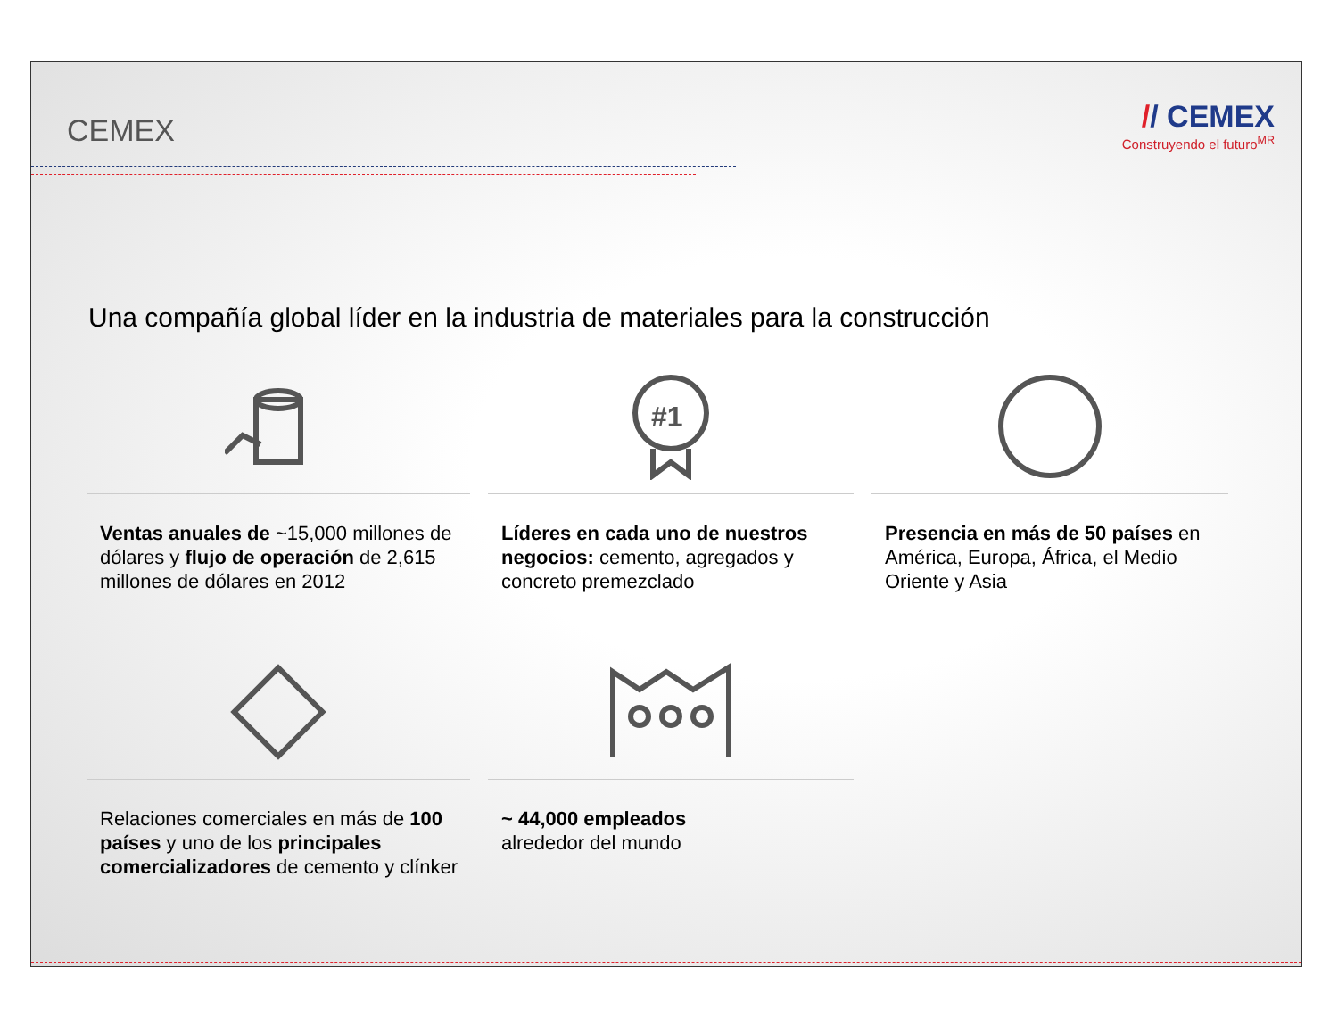CEMEX
// CEMEX
Construyendo el futuro<sup>MR</sup>
Una compañía global líder en la industria de materiales para la construcción
Ventas anuales de ~15,000 millones de dólares y flujo de operación de 2,615 millones de dólares en 2012
#1
Líderes en cada uno de nuestros negocios: cemento, agregados y concreto premezclado
Presencia en más de 50 países en América, Europa, África, el Medio Oriente y Asia
Relaciones comerciales en más de 100 países y uno de los principales comercializadores de cemento y clínker
~ 44,000 empleados
alrededor del mundo